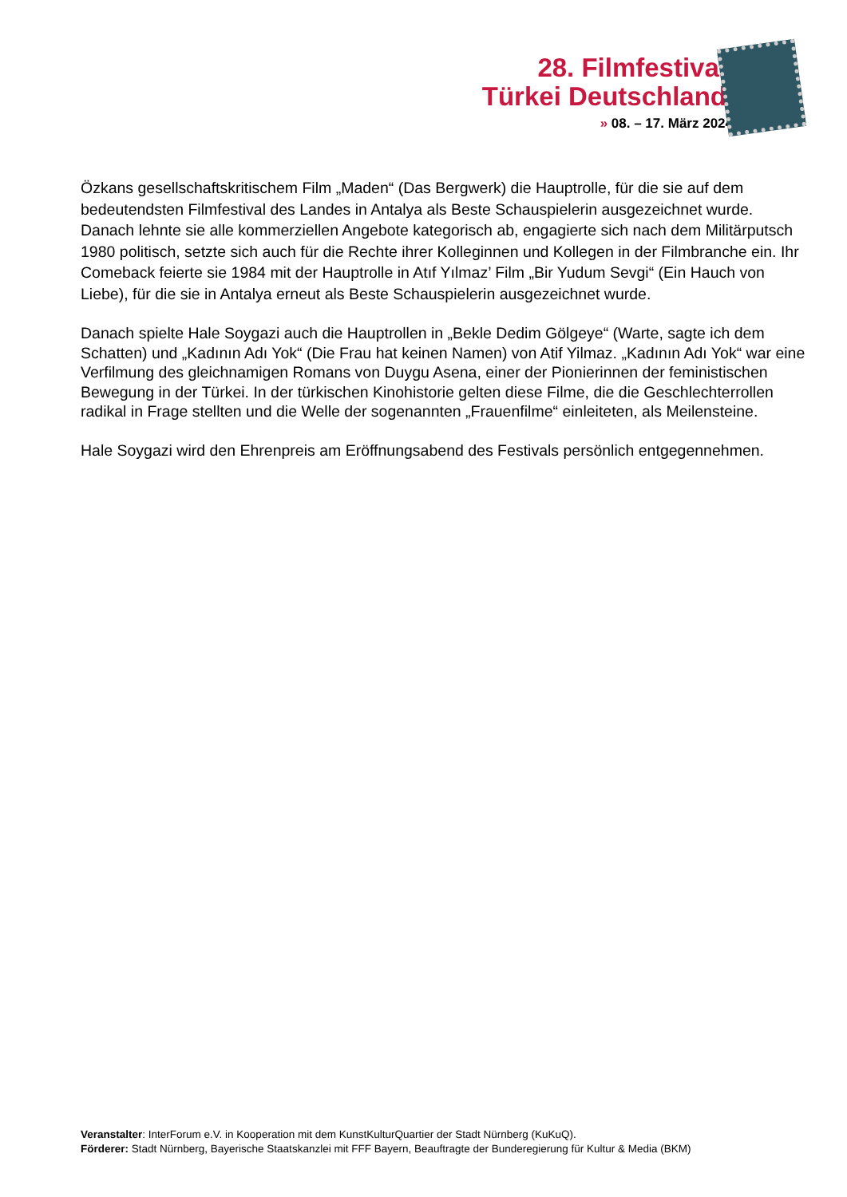28. Filmfestival
Türkei Deutschland
» 08. – 17. März 2024
Özkans gesellschaftskritischem Film „Maden“ (Das Bergwerk) die Hauptrolle, für die sie auf dem bedeutendsten Filmfestival des Landes in Antalya als Beste Schauspielerin ausgezeichnet wurde. Danach lehnte sie alle kommerziellen Angebote kategorisch ab, engagierte sich nach dem Militärputsch 1980 politisch, setzte sich auch für die Rechte ihrer Kolleginnen und Kollegen in der Filmbranche ein. Ihr Comeback feierte sie 1984 mit der Hauptrolle in Atıf Yılmaz’ Film „Bir Yudum Sevgi“ (Ein Hauch von Liebe), für die sie in Antalya erneut als Beste Schauspielerin ausgezeichnet wurde.
Danach spielte Hale Soygazi auch die Hauptrollen in „Bekle Dedim Gölgeye“ (Warte, sagte ich dem Schatten) und „Kadının Adı Yok“ (Die Frau hat keinen Namen) von Atif Yilmaz. „Kadının Adı Yok“ war eine Verfilmung des gleichnamigen Romans von Duygu Asena, einer der Pionierinnen der feministischen Bewegung in der Türkei. In der türkischen Kinohistorie gelten diese Filme, die die Geschlechterrollen radikal in Frage stellten und die Welle der sogenannten „Frauenfilme“ einleiteten, als Meilensteine.
Hale Soygazi wird den Ehrenpreis am Eröffnungsabend des Festivals persönlich entgegennehmen.
Veranstalter: InterForum e.V. in Kooperation mit dem KunstKulturQuartier der Stadt Nürnberg (KuKuQ).
Förderer: Stadt Nürnberg, Bayerische Staatskanzlei mit FFF Bayern, Beauftragte der Bunderegierung für Kultur & Media (BKM)